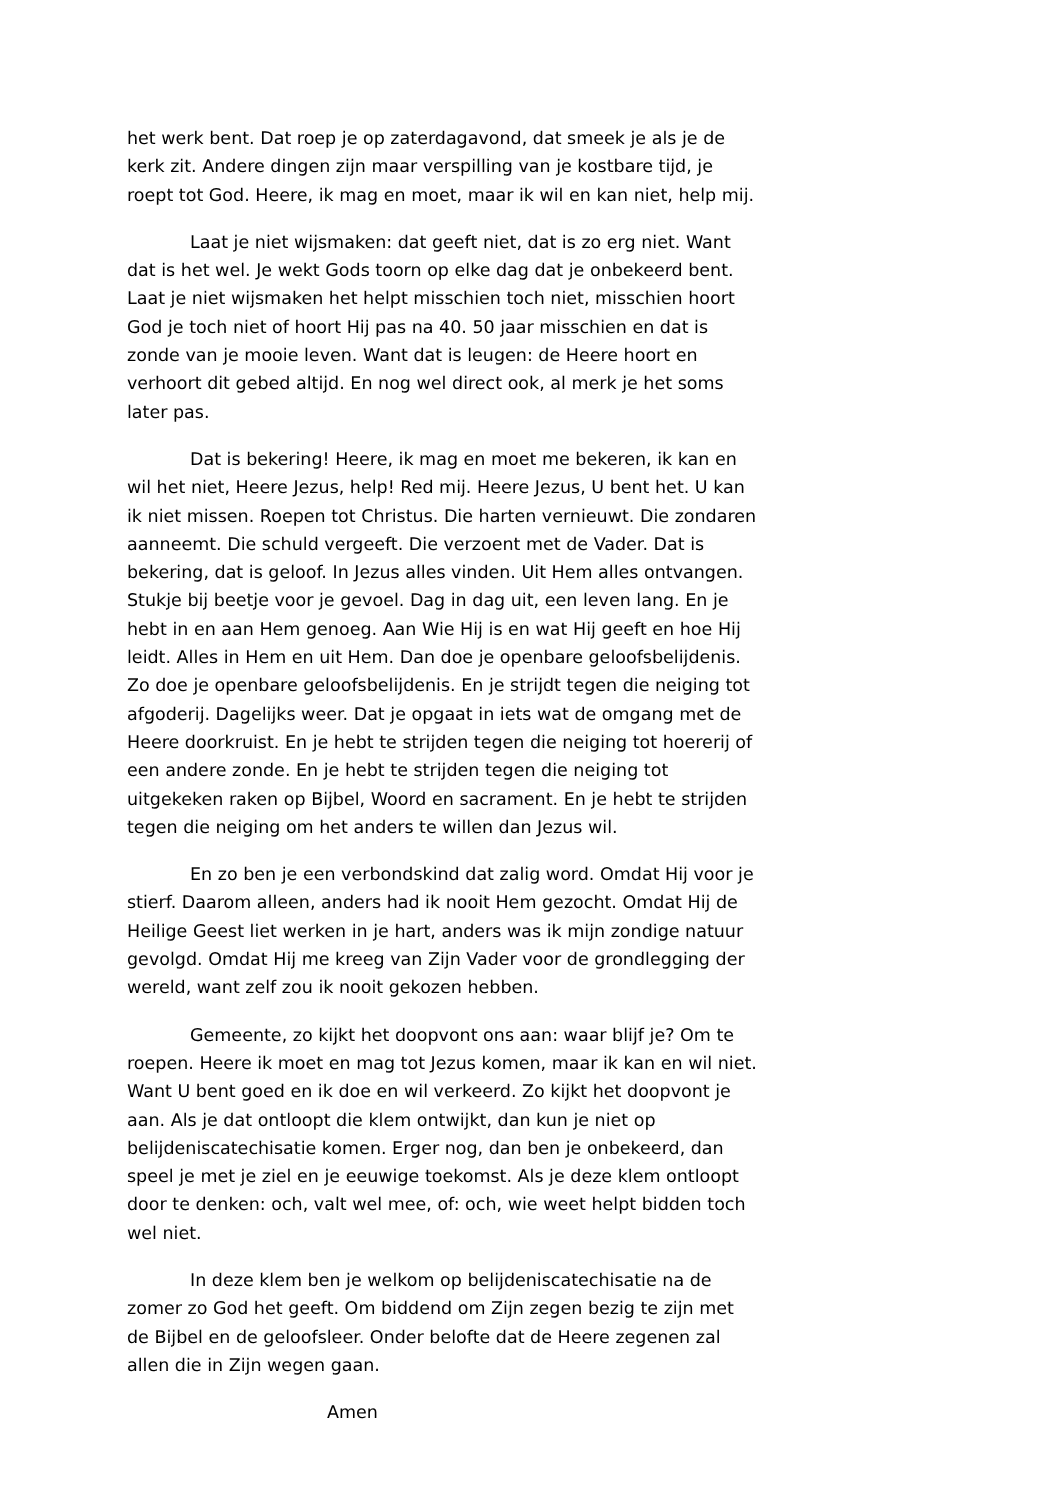het werk bent. Dat roep je op zaterdagavond, dat smeek je als je de kerk zit. Andere dingen zijn maar verspilling van je kostbare tijd, je roept tot God. Heere, ik mag en moet, maar ik wil en kan niet, help mij.
Laat je niet wijsmaken: dat geeft niet, dat is zo erg niet. Want dat is het wel. Je wekt Gods toorn op elke dag dat je onbekeerd bent. Laat je niet wijsmaken het helpt misschien toch niet, misschien hoort God je toch niet of hoort Hij pas na 40. 50 jaar misschien en dat is zonde van je mooie leven. Want dat is leugen: de Heere hoort en verhoort dit gebed altijd. En nog wel direct ook, al merk je het soms later pas.
Dat is bekering! Heere, ik mag en moet me bekeren, ik kan en wil het niet, Heere Jezus, help! Red mij. Heere Jezus, U bent het. U kan ik niet missen. Roepen tot Christus. Die harten vernieuwt. Die zondaren aanneemt. Die schuld vergeeft. Die verzoent met de Vader. Dat is bekering, dat is geloof. In Jezus alles vinden. Uit Hem alles ontvangen. Stukje bij beetje voor je gevoel. Dag in dag uit, een leven lang. En je hebt in en aan Hem genoeg. Aan Wie Hij is en wat Hij geeft en hoe Hij leidt. Alles in Hem en uit Hem. Dan doe je openbare geloofsbelijdenis. Zo doe je openbare geloofsbelijdenis. En je strijdt tegen die neiging tot afgoderij. Dagelijks weer. Dat je opgaat in iets wat de omgang met de Heere doorkruist. En je hebt te strijden tegen die neiging tot hoererij of een andere zonde. En je hebt te strijden tegen die neiging tot uitgekeken raken op Bijbel, Woord en sacrament. En je hebt te strijden tegen die neiging om het anders te willen dan Jezus wil.
En zo ben je een verbondskind dat zalig word. Omdat Hij voor je stierf. Daarom alleen, anders had ik nooit Hem gezocht. Omdat Hij de Heilige Geest liet werken in je hart, anders was ik mijn zondige natuur gevolgd. Omdat Hij me kreeg van Zijn Vader voor de grondlegging der wereld, want zelf zou ik nooit gekozen hebben.
Gemeente, zo kijkt het doopvont ons aan: waar blijf je? Om te roepen. Heere ik moet en mag tot Jezus komen, maar ik kan en wil niet. Want U bent goed en ik doe en wil verkeerd. Zo kijkt het doopvont je aan. Als je dat ontloopt die klem ontwijkt, dan kun je niet op belijdeniscatechisatie komen. Erger nog, dan ben je onbekeerd, dan speel je met je ziel en je eeuwige toekomst. Als je deze klem ontloopt door te denken: och, valt wel mee, of: och, wie weet helpt bidden toch wel niet.
In deze klem ben je welkom op belijdeniscatechisatie na de zomer zo God het geeft. Om biddend om Zijn zegen bezig te zijn met de Bijbel en de geloofsleer. Onder belofte dat de Heere zegenen zal allen die in Zijn wegen gaan.
Amen